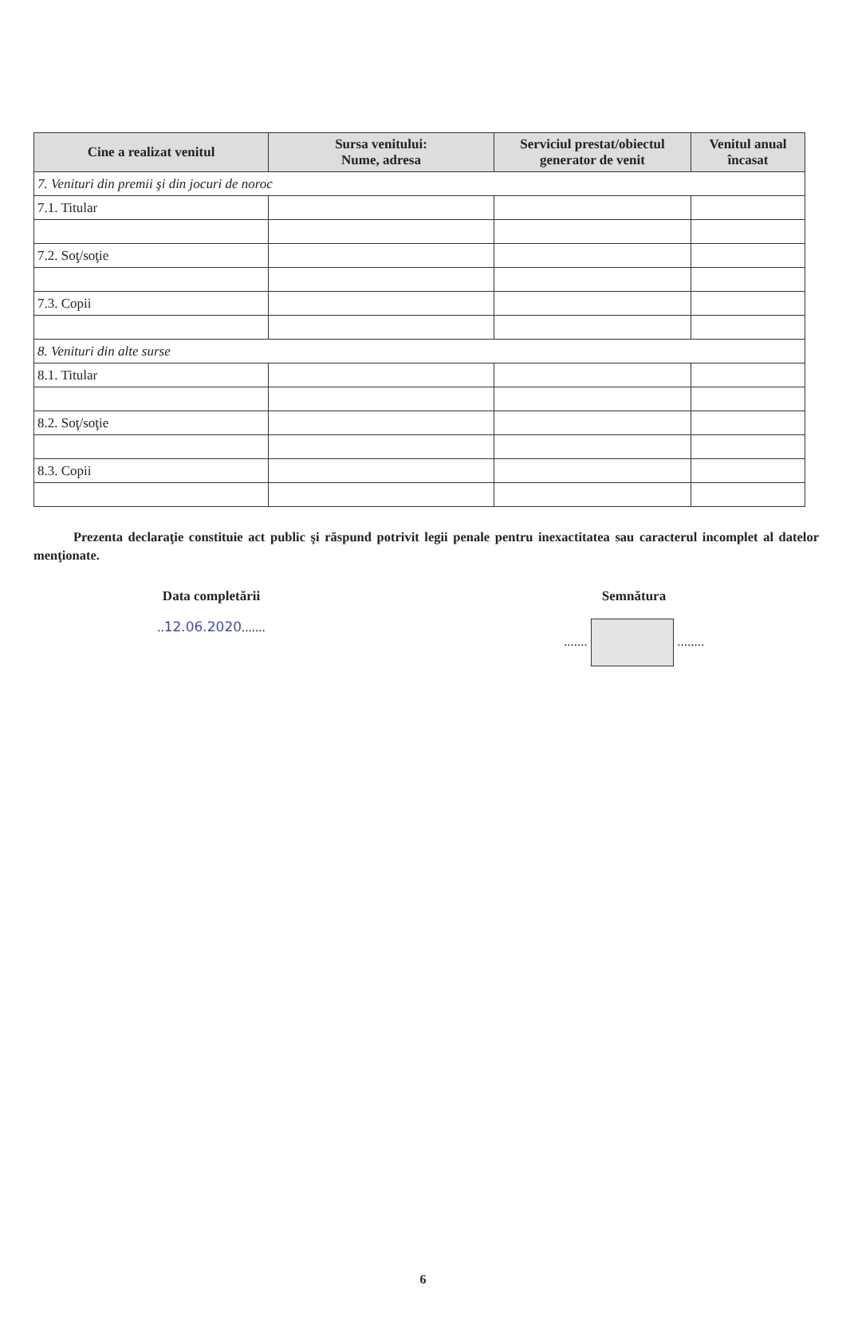| Cine a realizat venitul | Sursa venitului: Nume, adresa | Serviciul prestat/obiectul generator de venit | Venitul anual încasat |
| --- | --- | --- | --- |
| 7. Venituri din premii şi din jocuri de noroc | | | |
| 7.1. Titular | | | |
| 7.2. Soţ/soţie | | | |
| 7.3. Copii | | | |
| 8. Venituri din alte surse | | | |
| 8.1. Titular | | | |
| 8.2. Soţ/soţie | | | |
| 8.3. Copii | | | |
Prezenta declaraţie constituie act public şi răspund potrivit legii penale pentru inexactitatea sau caracterul incomplet al datelor menţionate.
Data completării
..12.06.2020.......
Semnătura
....... ........
6